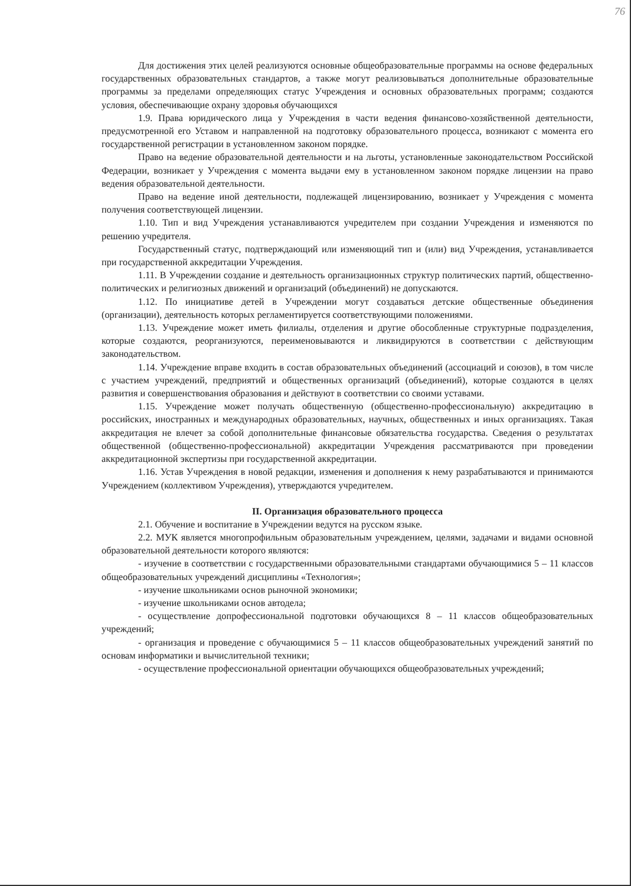76
Для достижения этих целей реализуются основные общеобразовательные программы на основе федеральных государственных образовательных стандартов, а также могут реализовываться дополнительные образовательные программы за пределами определяющих статус Учреждения и основных образовательных программ; создаются условия, обеспечивающие охрану здоровья обучающихся
1.9. Права юридического лица у Учреждения в части ведения финансово-хозяйственной деятельности, предусмотренной его Уставом и направленной на подготовку образовательного процесса, возникают с момента его государственной регистрации в установленном законом порядке.
Право на ведение образовательной деятельности и на льготы, установленные законодательством Российской Федерации, возникает у Учреждения с момента выдачи ему в установленном законом порядке лицензии на право ведения образовательной деятельности.
Право на ведение иной деятельности, подлежащей лицензированию, возникает у Учреждения с момента получения соответствующей лицензии.
1.10. Тип и вид Учреждения устанавливаются учредителем при создании Учреждения и изменяются по решению учредителя.
Государственный статус, подтверждающий или изменяющий тип и (или) вид Учреждения, устанавливается при государственной аккредитации Учреждения.
1.11. В Учреждении создание и деятельность организационных структур политических партий, общественно-политических и религиозных движений и организаций (объединений) не допускаются.
1.12. По инициативе детей в Учреждении могут создаваться детские общественные объединения (организации), деятельность которых регламентируется соответствующими положениями.
1.13. Учреждение может иметь филиалы, отделения и другие обособленные структурные подразделения, которые создаются, реорганизуются, переименовываются и ликвидируются в соответствии с действующим законодательством.
1.14. Учреждение вправе входить в состав образовательных объединений (ассоциаций и союзов), в том числе с участием учреждений, предприятий и общественных организаций (объединений), которые создаются в целях развития и совершенствования образования и действуют в соответствии со своими уставами.
1.15. Учреждение может получать общественную (общественно-профессиональную) аккредитацию в российских, иностранных и международных образовательных, научных, общественных и иных организациях. Такая аккредитация не влечет за собой дополнительные финансовые обязательства государства. Сведения о результатах общественной (общественно-профессиональной) аккредитации Учреждения рассматриваются при проведении аккредитационной экспертизы при государственной аккредитации.
1.16. Устав Учреждения в новой редакции, изменения и дополнения к нему разрабатываются и принимаются Учреждением (коллективом Учреждения), утверждаются учредителем.
II. Организация образовательного процесса
2.1. Обучение и воспитание в Учреждении ведутся на русском языке.
2.2. МУК является многопрофильным образовательным учреждением, целями, задачами и видами основной образовательной деятельности которого являются:
- изучение в соответствии с государственными образовательными стандартами обучающимися 5 – 11 классов общеобразовательных учреждений дисциплины «Технология»;
- изучение школьниками основ рыночной экономики;
- изучение школьниками основ автодела;
- осуществление допрофессиональной подготовки обучающихся 8 – 11 классов общеобразовательных учреждений;
- организация и проведение с обучающимися 5 – 11 классов общеобразовательных учреждений занятий по основам информатики и вычислительной техники;
- осуществление профессиональной ориентации обучающихся общеобразовательных учреждений;